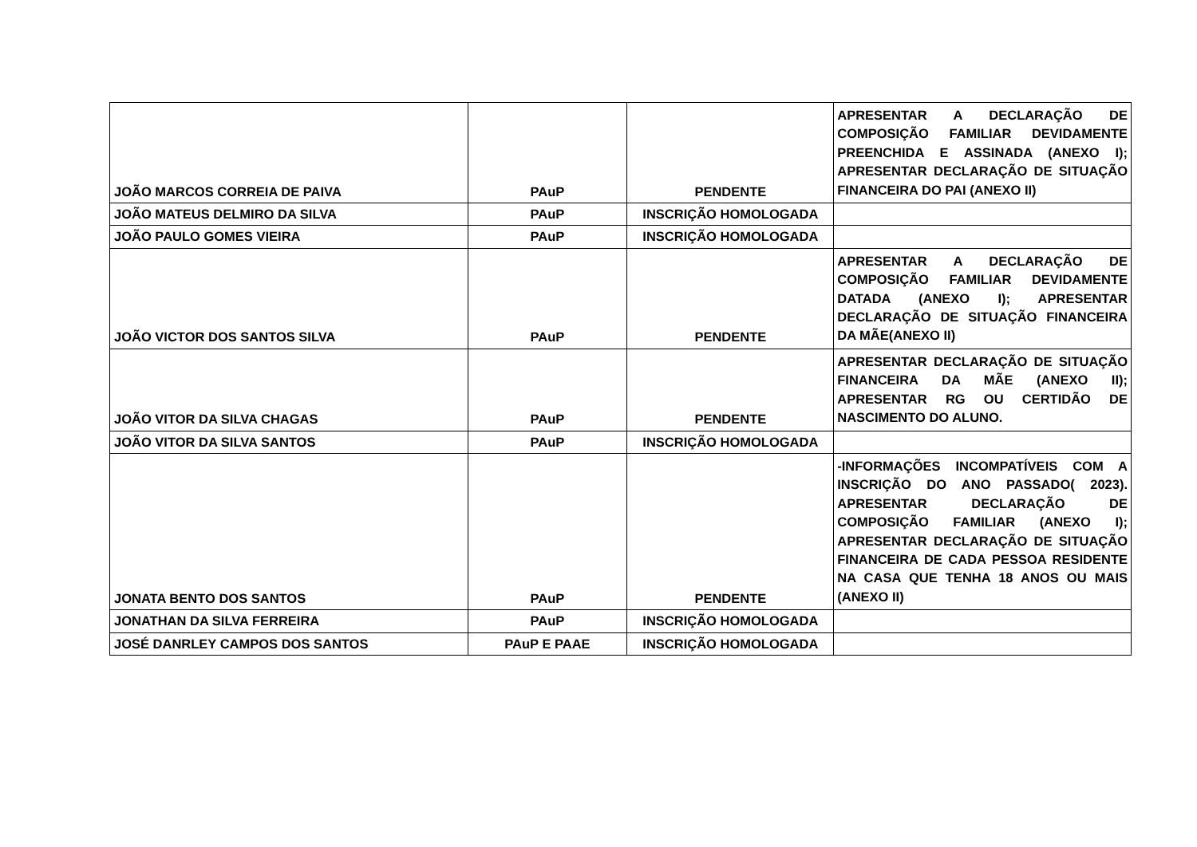| JOÃO MARCOS CORREIA DE PAIVA | PAuP | PENDENTE | APRESENTAR A DECLARAÇÃO DE COMPOSIÇÃO FAMILIAR DEVIDAMENTE PREENCHIDA E ASSINADA (ANEXO I); APRESENTAR DECLARAÇÃO DE SITUAÇÃO FINANCEIRA DO PAI (ANEXO II) |
| JOÃO MATEUS DELMIRO DA SILVA | PAuP | INSCRIÇÃO HOMOLOGADA | |
| JOÃO PAULO GOMES VIEIRA | PAuP | INSCRIÇÃO HOMOLOGADA | |
| JOÃO VICTOR DOS SANTOS SILVA | PAuP | PENDENTE | APRESENTAR A DECLARAÇÃO DE COMPOSIÇÃO FAMILIAR DEVIDAMENTE DATADA (ANEXO I); APRESENTAR DECLARAÇÃO DE SITUAÇÃO FINANCEIRA DA MÃE(ANEXO II) |
| JOÃO VITOR DA SILVA CHAGAS | PAuP | PENDENTE | APRESENTAR DECLARAÇÃO DE SITUAÇÃO FINANCEIRA DA MÃE (ANEXO II); APRESENTAR RG OU CERTIDÃO DE NASCIMENTO DO ALUNO. |
| JOÃO VITOR DA SILVA SANTOS | PAuP | INSCRIÇÃO HOMOLOGADA | |
| JONATA BENTO DOS SANTOS | PAuP | PENDENTE | -INFORMAÇÕES INCOMPATÍVEIS COM A INSCRIÇÃO DO ANO PASSADO( 2023). APRESENTAR DECLARAÇÃO DE COMPOSIÇÃO FAMILIAR (ANEXO I); APRESENTAR DECLARAÇÃO DE SITUAÇÃO FINANCEIRA DE CADA PESSOA RESIDENTE NA CASA QUE TENHA 18 ANOS OU MAIS (ANEXO II) |
| JONATHAN DA SILVA FERREIRA | PAuP | INSCRIÇÃO HOMOLOGADA | |
| JOSÉ DANRLEY CAMPOS DOS SANTOS | PAuP E PAAE | INSCRIÇÃO HOMOLOGADA | |